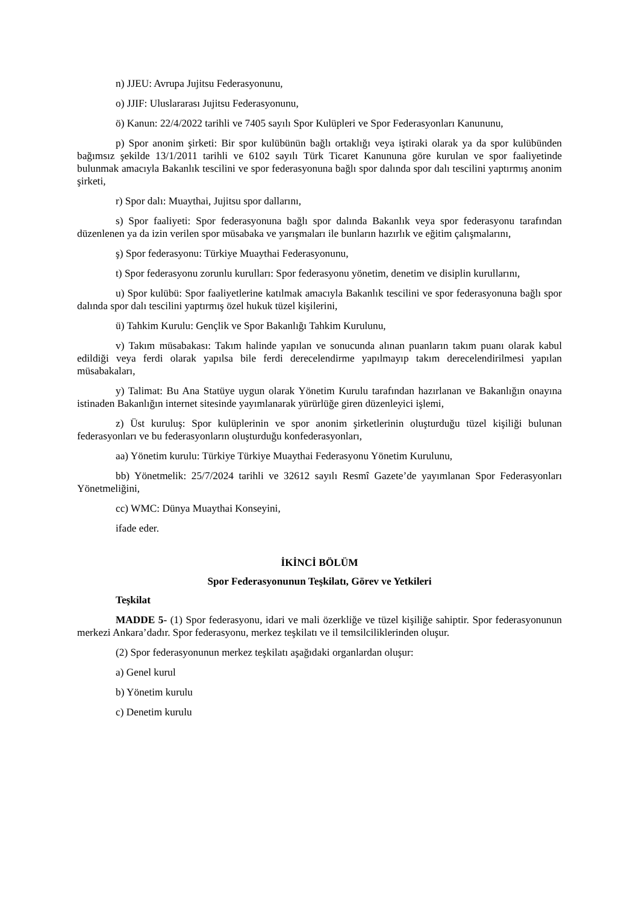n) JJEU: Avrupa Jujitsu Federasyonunu,
o) JJIF: Uluslararası Jujitsu Federasyonunu,
ö) Kanun: 22/4/2022 tarihli ve 7405 sayılı Spor Kulüpleri ve Spor Federasyonları Kanununu,
p) Spor anonim şirketi: Bir spor kulübünün bağlı ortaklığı veya iştiraki olarak ya da spor kulübünden bağımsız şekilde 13/1/2011 tarihli ve 6102 sayılı Türk Ticaret Kanununa göre kurulan ve spor faaliyetinde bulunmak amacıyla Bakanlık tescilini ve spor federasyonuna bağlı spor dalında spor dalı tescilini yaptırmış anonim şirketi,
r) Spor dalı: Muaythai, Jujitsu spor dallarını,
s) Spor faaliyeti: Spor federasyonuna bağlı spor dalında Bakanlık veya spor federasyonu tarafından düzenlenen ya da izin verilen spor müsabaka ve yarışmaları ile bunların hazırlık ve eğitim çalışmalarını,
ş) Spor federasyonu: Türkiye Muaythai Federasyonunu,
t) Spor federasyonu zorunlu kurulları: Spor federasyonu yönetim, denetim ve disiplin kurullarını,
u) Spor kulübü: Spor faaliyetlerine katılmak amacıyla Bakanlık tescilini ve spor federasyonuna bağlı spor dalında spor dalı tescilini yaptırmış özel hukuk tüzel kişilerini,
ü) Tahkim Kurulu: Gençlik ve Spor Bakanlığı Tahkim Kurulunu,
v) Takım müsabakası: Takım halinde yapılan ve sonucunda alınan puanların takım puanı olarak kabul edildiği veya ferdi olarak yapılsa bile ferdi derecelendirme yapılmayıp takım derecelendirilmesi yapılan müsabakaları,
y) Talimat: Bu Ana Statüye uygun olarak Yönetim Kurulu tarafından hazırlanan ve Bakanlığın onayına istinaden Bakanlığın internet sitesinde yayımlanarak yürürlüğe giren düzenleyici işlemi,
z) Üst kuruluş: Spor kulüplerinin ve spor anonim şirketlerinin oluşturduğu tüzel kişiliği bulunan federasyonları ve bu federasyonların oluşturduğu konfederasyonları,
aa) Yönetim kurulu: Türkiye Türkiye Muaythai Federasyonu Yönetim Kurulunu,
bb) Yönetmelik: 25/7/2024 tarihli ve 32612 sayılı Resmî Gazete’de yayımlanan Spor Federasyonları Yönetmeliğini,
cc) WMC: Dünya Muaythai Konseyini,
ifade eder.
İKİNCİ BÖLÜM
Spor Federasyonunun Teşkilatı, Görev ve Yetkileri
Teşkilat
MADDE 5- (1) Spor federasyonu, idari ve mali özerkliğe ve tüzel kişiliğe sahiptir. Spor federasyonunun merkezi Ankara’dadır. Spor federasyonu, merkez teşkilatı ve il temsilciliklerinden oluşur.
(2) Spor federasyonunun merkez teşkilatı aşağıdaki organlardan oluşur:
a) Genel kurul
b) Yönetim kurulu
c) Denetim kurulu